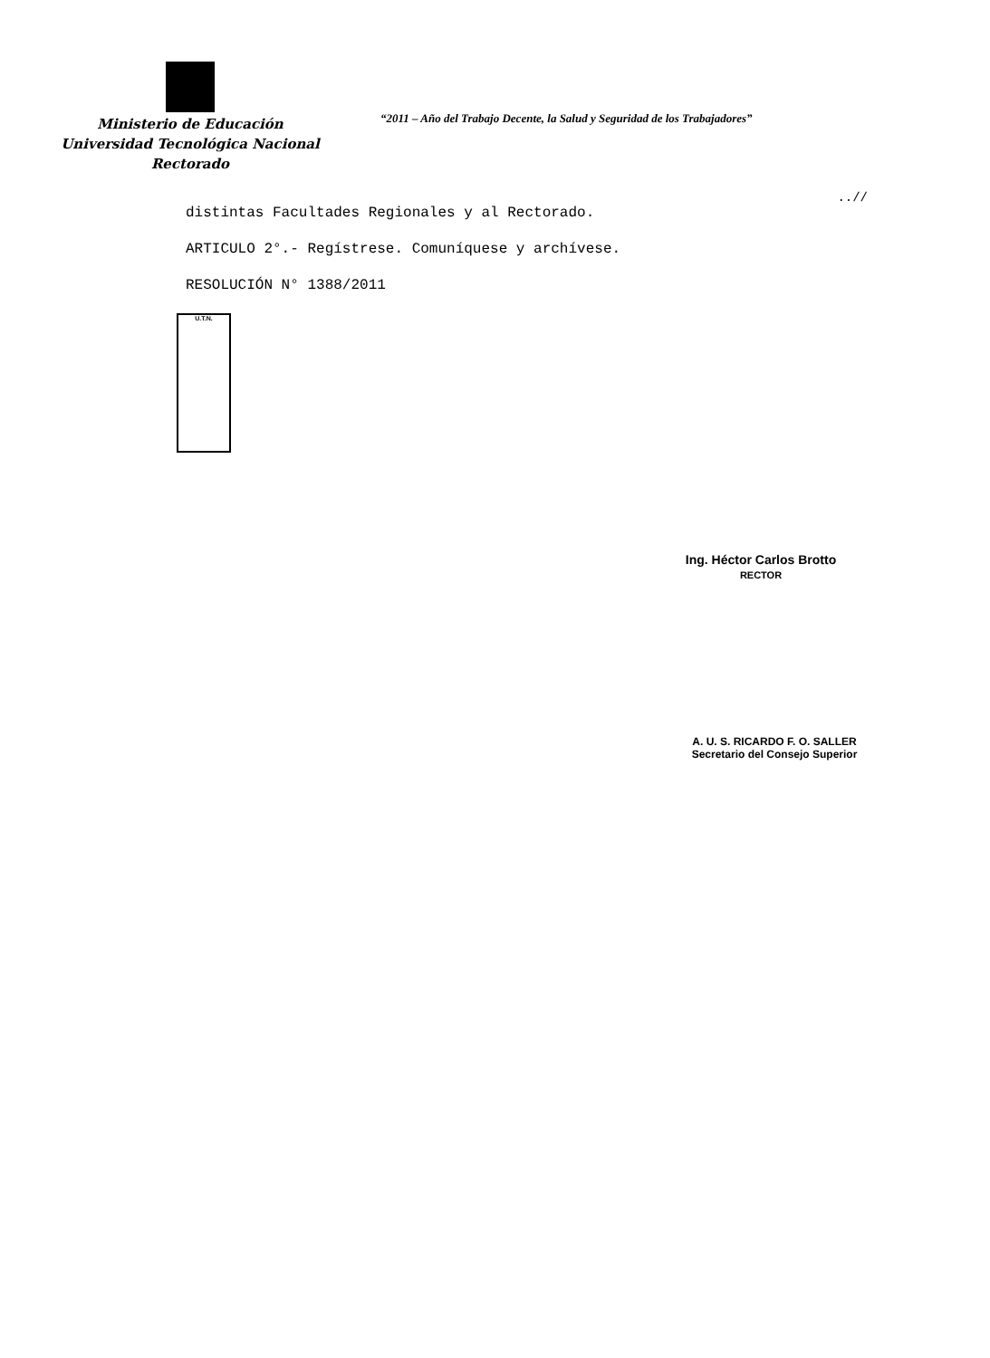Ministerio de Educación
Universidad Tecnológica Nacional
Rectorado
“2011 – Año del Trabajo Decente, la Salud y Seguridad de los Trabajadores”
..//
distintas Facultades Regionales y al Rectorado.
ARTICULO 2°.- Regístrese. Comuníquese y archívese.
RESOLUCIÓN N° 1388/2011
U.T.N.
Ing. Héctor Carlos Brotto
RECTOR
A. U. S. RICARDO F. O. SALLER
Secretario del Consejo Superior